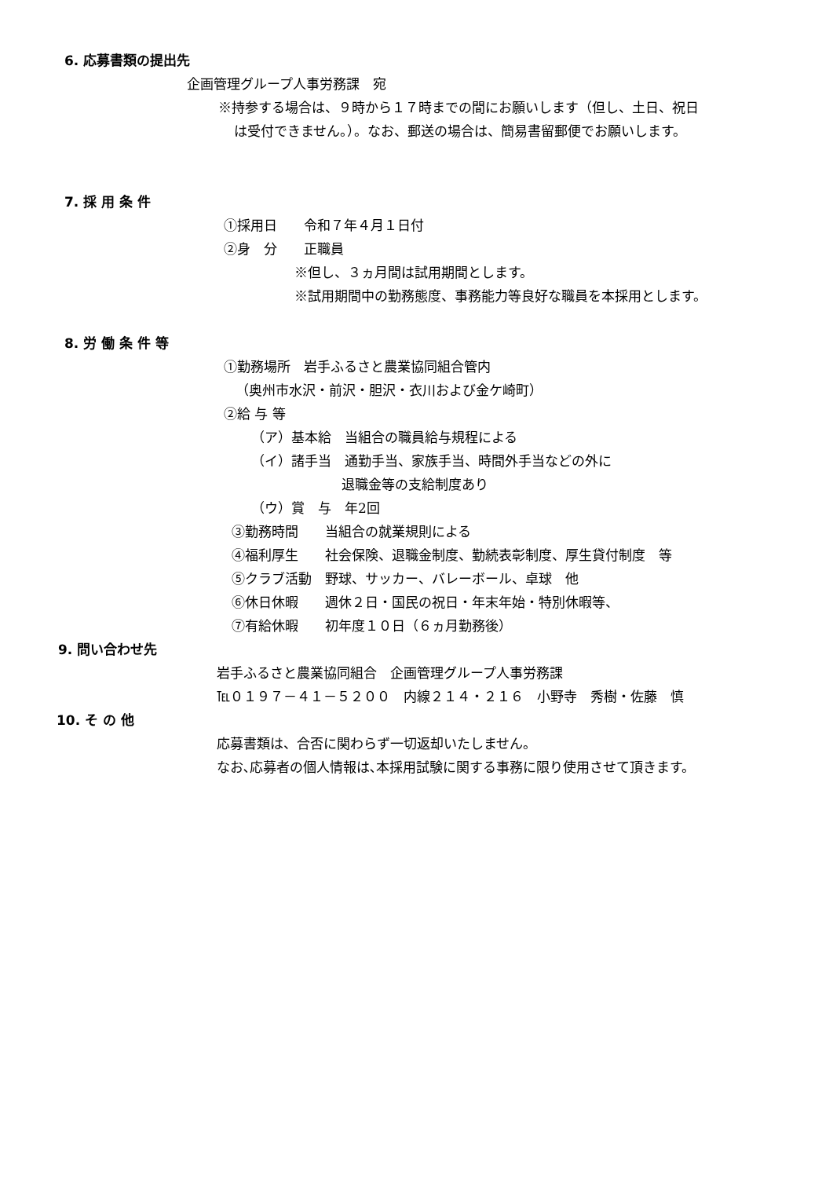6. 応募書類の提出先
企画管理グループ人事労務課　宛
※持参する場合は、９時から１７時までの間にお願いします（但し、土日、祝日
は受付できません。）。なお、郵送の場合は、簡易書留郵便でお願いします。
7. 採 用 条 件
①採用日　　令和７年４月１日付
②身　分　　正職員
※但し、３ヵ月間は試用期間とします。
※試用期間中の勤務態度、事務能力等良好な職員を本採用とします。
8. 労 働 条 件 等
①勤務場所　岩手ふるさと農業協同組合管内
（奥州市水沢・前沢・胆沢・衣川および金ケ崎町）
②給 与 等
（ア）基本給　当組合の職員給与規程による
（イ）諸手当　通勤手当、家族手当、時間外手当などの外に
退職金等の支給制度あり
（ウ）賞　与　年2回
③勤務時間　　当組合の就業規則による
④福利厚生　　社会保険、退職金制度、勤続表彰制度、厚生貸付制度　等
⑤クラブ活動　野球、サッカー、バレーボール、卓球　他
⑥休日休暇　　週休２日・国民の祝日・年末年始・特別休暇等、
⑦有給休暇　　初年度１０日（６ヵ月勤務後）
9. 問い合わせ先
岩手ふるさと農業協同組合　企画管理グループ人事労務課
℡０１９７－４１－５２００　内線２１４・２１６　小野寺　秀樹・佐藤　慎
10. そ の 他
応募書類は、合否に関わらず一切返却いたしません。
なお､応募者の個人情報は､本採用試験に関する事務に限り使用させて頂きます。